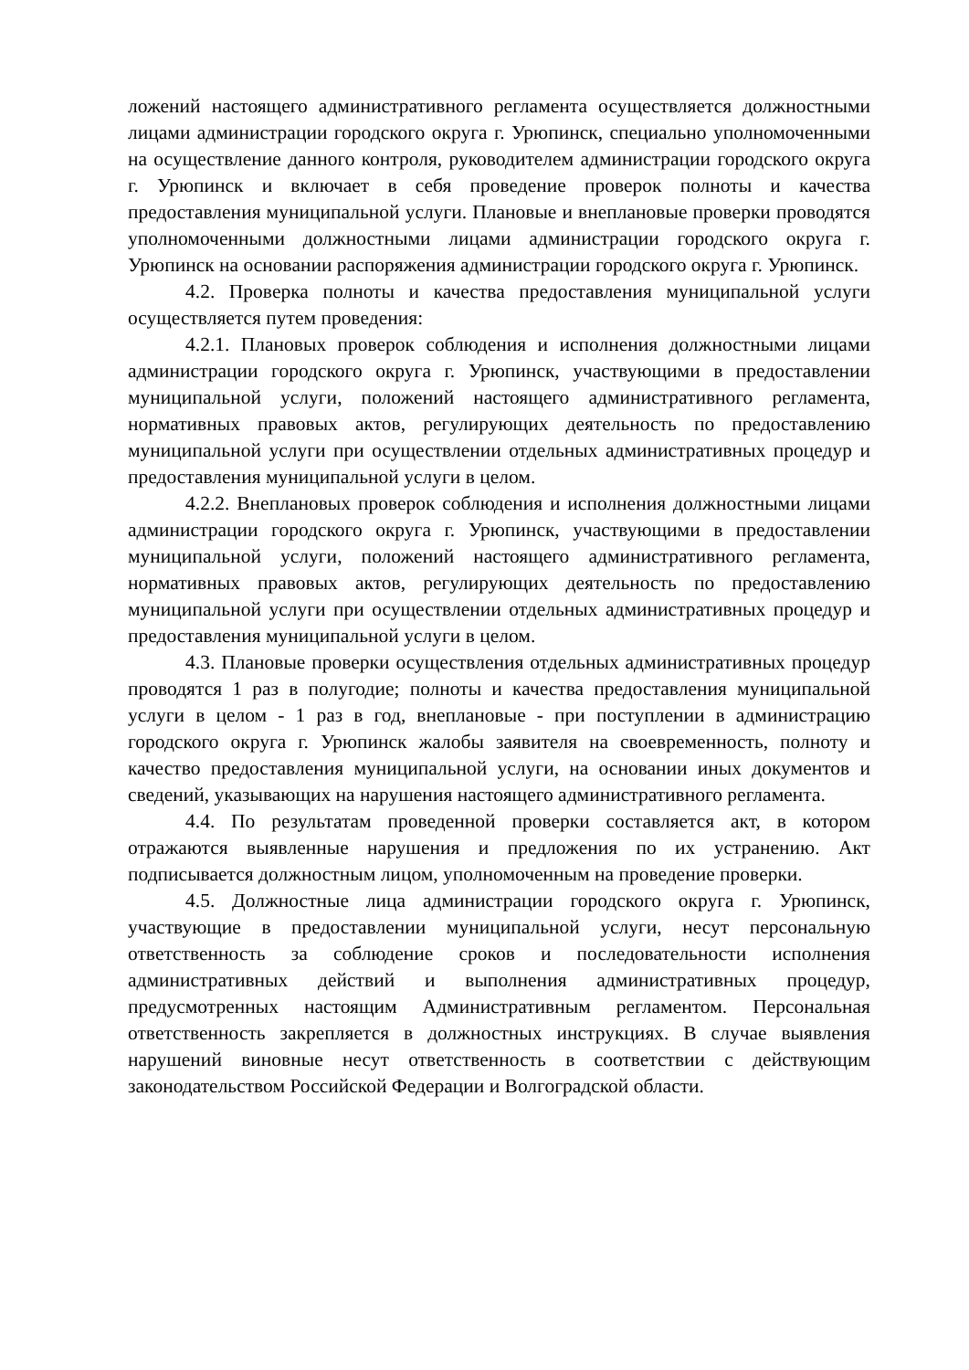ложений настоящего административного регламента осуществляется должностными лицами администрации городского округа г. Урюпинск, специально уполномоченными на осуществление данного контроля, руко­водителем администрации городского округа г. Урюпинск и включает в себя проведение проверок полноты и качества предоставления муници­пальной услуги. Плановые и внеплановые проверки проводятся уполномо­ченными должностными лицами администрации городского округа г. Урюпинск на основании распоряжения администрации городского округа г. Урюпинск.
4.2. Проверка полноты и качества предоставления муниципальной услуги осуществляется путем проведения:
4.2.1. Плановых проверок соблюдения и исполнения должностными лицами администрации городского округа г. Урюпинск, участвующими в предоставлении муниципальной услуги, положений настоящего админи­стративного регламента, нормативных правовых актов, регулирующих де­ятельность по предоставлению муниципальной услуги при осуществлении отдельных административных процедур и предоставления муниципальной услуги в целом.
4.2.2. Внеплановых проверок соблюдения и исполнения должност­ными лицами администрации городского округа г. Урюпинск, участвую­щими в предоставлении муниципальной услуги, положений настоящего административного регламента, нормативных правовых актов, регулиру­ющих деятельность по предоставлению муниципальной услуги при осу­ществлении отдельных административных процедур и предоставления му­ниципальной услуги в целом.
4.3. Плановые проверки осуществления отдельных административ­ных процедур проводятся 1 раз в полугодие; полноты и качества предо­ставления муниципальной услуги в целом - 1 раз в год, внеплановые - при поступлении в администрацию городского округа г. Урюпинск жалобы за­явителя на своевременность, полноту и качество предоставления муници­пальной услуги, на основании иных документов и сведений, указывающих на нарушения настоящего административного регламента.
4.4. По результатам проведенной проверки составляется акт, в кото­ром отражаются выявленные нарушения и предложения по их устранению. Акт подписывается должностным лицом, уполномоченным на проведение проверки.
4.5. Должностные лица администрации городского округа г. Урю­пинск, участвующие в предоставлении муниципальной услуги, несут пер­сональную ответственность за соблюдение сроков и последовательности исполнения административных действий и выполнения административных процедур, предусмотренных настоящим Административным регламентом. Персональная ответственность закрепляется в должностных инструкциях. В случае выявления нарушений виновные несут ответственность в соот­ветствии с действующим законодательством Российской Федерации и Волгоградской области.